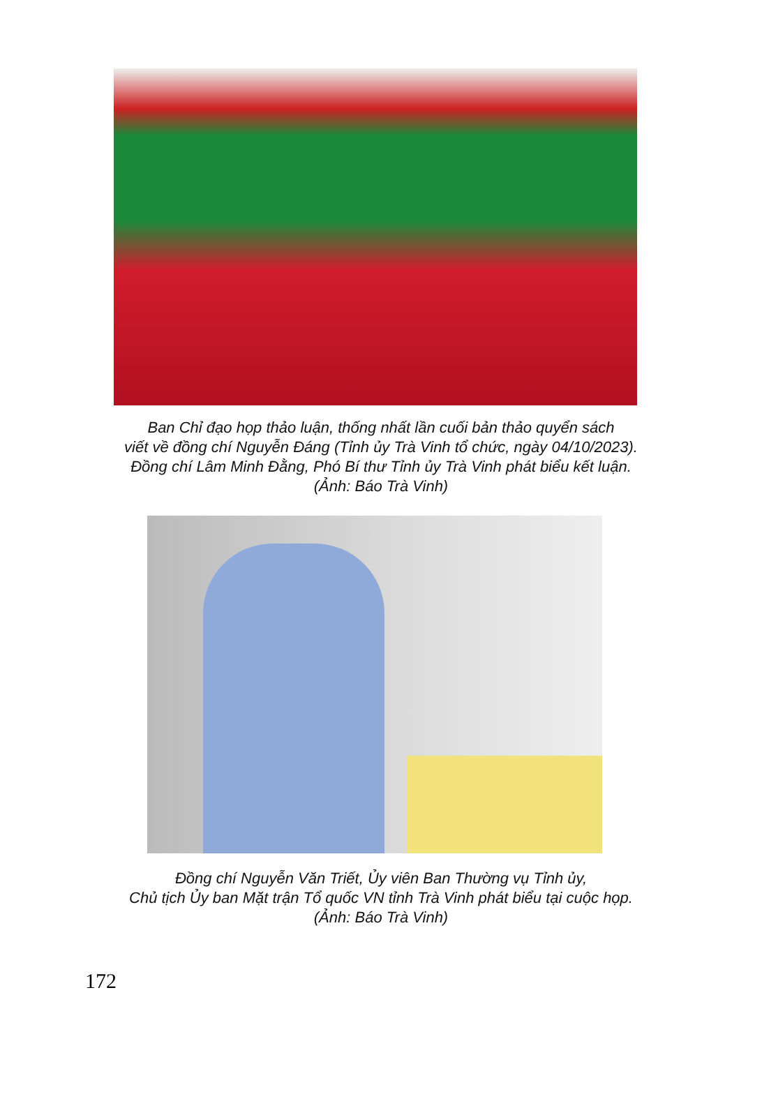Ban Chỉ đạo họp thảo luận, thống nhất lần cuối bản thảo quyển sách
viết về đồng chí Nguyễn Đáng (Tỉnh ủy Trà Vinh tổ chức, ngày 04/10/2023).
Đồng chí Lâm Minh Đằng, Phó Bí thư Tỉnh ủy Trà Vinh phát biểu kết luận.
(Ảnh: Báo Trà Vinh)
Đồng chí Nguyễn Văn Triết, Ủy viên Ban Thường vụ Tỉnh ủy,
Chủ tịch Ủy ban Mặt trận Tổ quốc VN tỉnh Trà Vinh phát biểu tại cuộc họp.
(Ảnh: Báo Trà Vinh)
172